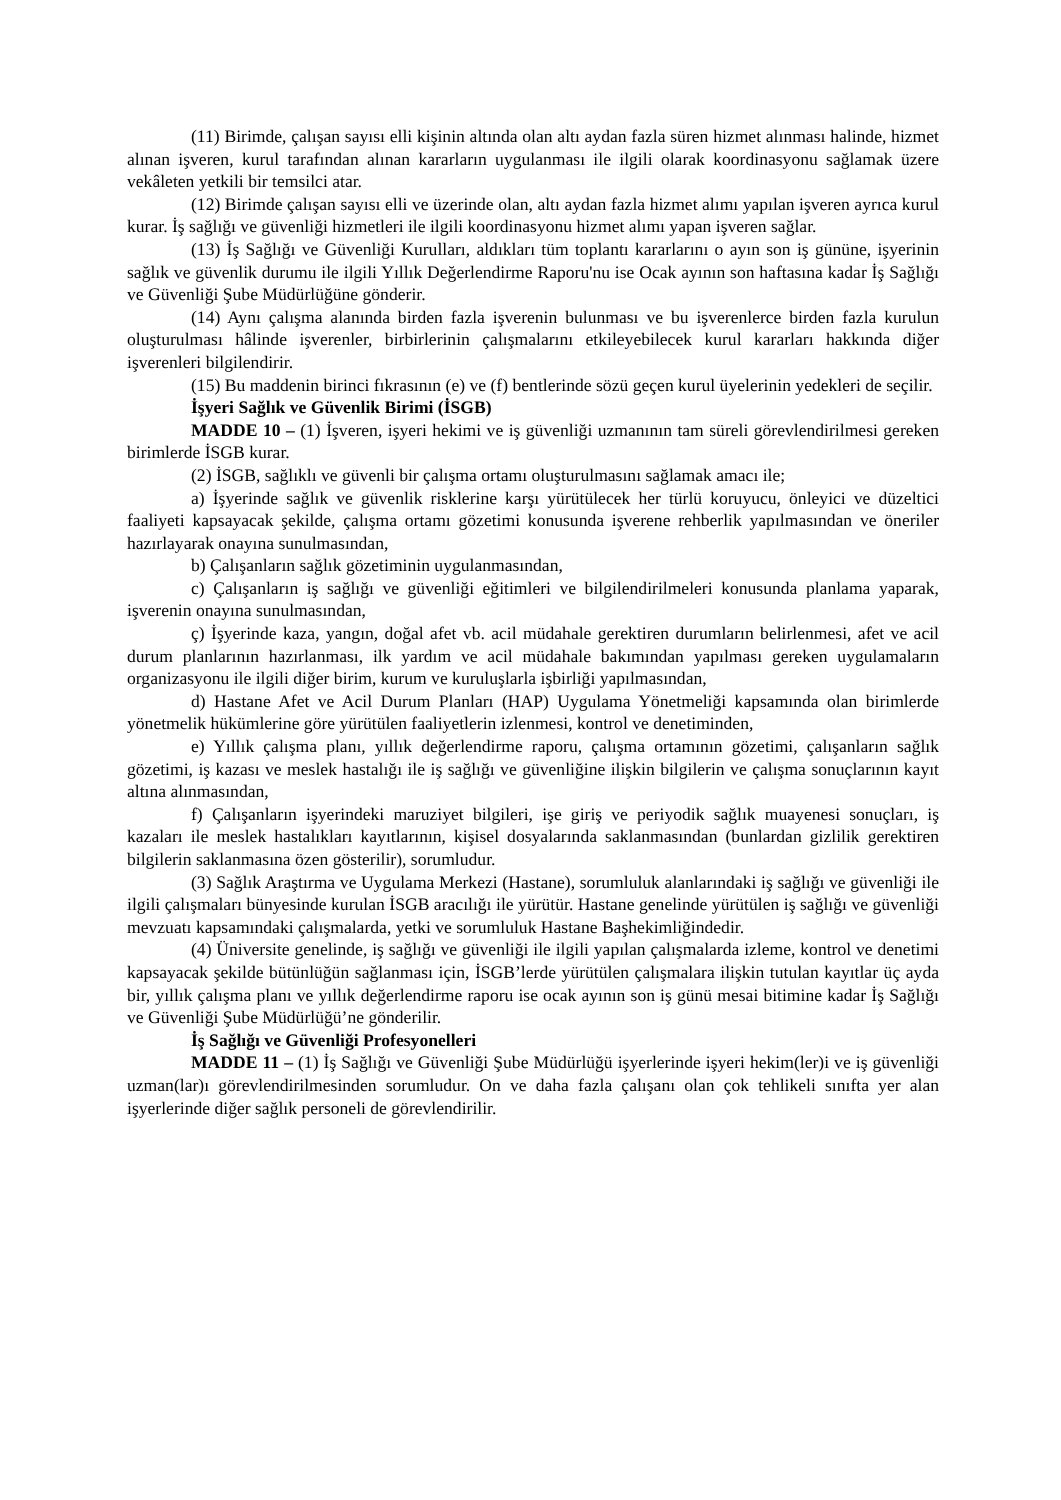(11) Birimde, çalışan sayısı elli kişinin altında olan altı aydan fazla süren hizmet alınması halinde, hizmet alınan işveren, kurul tarafından alınan kararların uygulanması ile ilgili olarak koordinasyonu sağlamak üzere vekâleten yetkili bir temsilci atar.
(12) Birimde çalışan sayısı elli ve üzerinde olan, altı aydan fazla hizmet alımı yapılan işveren ayrıca kurul kurar. İş sağlığı ve güvenliği hizmetleri ile ilgili koordinasyonu hizmet alımı yapan işveren sağlar.
(13) İş Sağlığı ve Güvenliği Kurulları, aldıkları tüm toplantı kararlarını o ayın son iş gününe, işyerinin sağlık ve güvenlik durumu ile ilgili Yıllık Değerlendirme Raporu'nu ise Ocak ayının son haftasına kadar İş Sağlığı ve Güvenliği Şube Müdürlüğüne gönderir.
(14) Aynı çalışma alanında birden fazla işverenin bulunması ve bu işverenlerce birden fazla kurulun oluşturulması hâlinde işverenler, birbirlerinin çalışmalarını etkileyebilecek kurul kararları hakkında diğer işverenleri bilgilendirir.
(15) Bu maddenin birinci fıkrasının (e) ve (f) bentlerinde sözü geçen kurul üyelerinin yedekleri de seçilir.
İşyeri Sağlık ve Güvenlik Birimi (İSGB)
MADDE 10 – (1) İşveren, işyeri hekimi ve iş güvenliği uzmanının tam süreli görevlendirilmesi gereken birimlerde İSGB kurar.
(2) İSGB, sağlıklı ve güvenli bir çalışma ortamı oluşturulmasını sağlamak amacı ile;
a) İşyerinde sağlık ve güvenlik risklerine karşı yürütülecek her türlü koruyucu, önleyici ve düzeltici faaliyeti kapsayacak şekilde, çalışma ortamı gözetimi konusunda işverene rehberlik yapılmasından ve öneriler hazırlayarak onayına sunulmasından,
b) Çalışanların sağlık gözetiminin uygulanmasından,
c) Çalışanların iş sağlığı ve güvenliği eğitimleri ve bilgilendirilmeleri konusunda planlama yaparak, işverenin onayına sunulmasından,
ç) İşyerinde kaza, yangın, doğal afet vb. acil müdahale gerektiren durumların belirlenmesi, afet ve acil durum planlarının hazırlanması, ilk yardım ve acil müdahale bakımından yapılması gereken uygulamaların organizasyonu ile ilgili diğer birim, kurum ve kuruluşlarla işbirliği yapılmasından,
d) Hastane Afet ve Acil Durum Planları (HAP) Uygulama Yönetmeliği kapsamında olan birimlerde yönetmelik hükümlerine göre yürütülen faaliyetlerin izlenmesi, kontrol ve denetiminden,
e) Yıllık çalışma planı, yıllık değerlendirme raporu, çalışma ortamının gözetimi, çalışanların sağlık gözetimi, iş kazası ve meslek hastalığı ile iş sağlığı ve güvenliğine ilişkin bilgilerin ve çalışma sonuçlarının kayıt altına alınmasından,
f) Çalışanların işyerindeki maruziyet bilgileri, işe giriş ve periyodik sağlık muayenesi sonuçları, iş kazaları ile meslek hastalıkları kayıtlarının, kişisel dosyalarında saklanmasından (bunlardan gizlilik gerektiren bilgilerin saklanmasına özen gösterilir), sorumludur.
(3) Sağlık Araştırma ve Uygulama Merkezi (Hastane), sorumluluk alanlarındaki iş sağlığı ve güvenliği ile ilgili çalışmaları bünyesinde kurulan İSGB aracılığı ile yürütür. Hastane genelinde yürütülen iş sağlığı ve güvenliği mevzuatı kapsamındaki çalışmalarda, yetki ve sorumluluk Hastane Başhekimliğindedir.
(4) Üniversite genelinde, iş sağlığı ve güvenliği ile ilgili yapılan çalışmalarda izleme, kontrol ve denetimi kapsayacak şekilde bütünlüğün sağlanması için, İSGB’lerde yürütülen çalışmalara ilişkin tutulan kayıtlar üç ayda bir, yıllık çalışma planı ve yıllık değerlendirme raporu ise ocak ayının son iş günü mesai bitimine kadar İş Sağlığı ve Güvenliği Şube Müdürlüğü’ne gönderilir.
İş Sağlığı ve Güvenliği Profesyonelleri
MADDE 11 – (1) İş Sağlığı ve Güvenliği Şube Müdürlüğü işyerlerinde işyeri hekim(ler)i ve iş güvenliği uzman(lar)ı görevlendirilmesinden sorumludur. On ve daha fazla çalışanı olan çok tehlikeli sınıfta yer alan işyerlerinde diğer sağlık personeli de görevlendirilir.